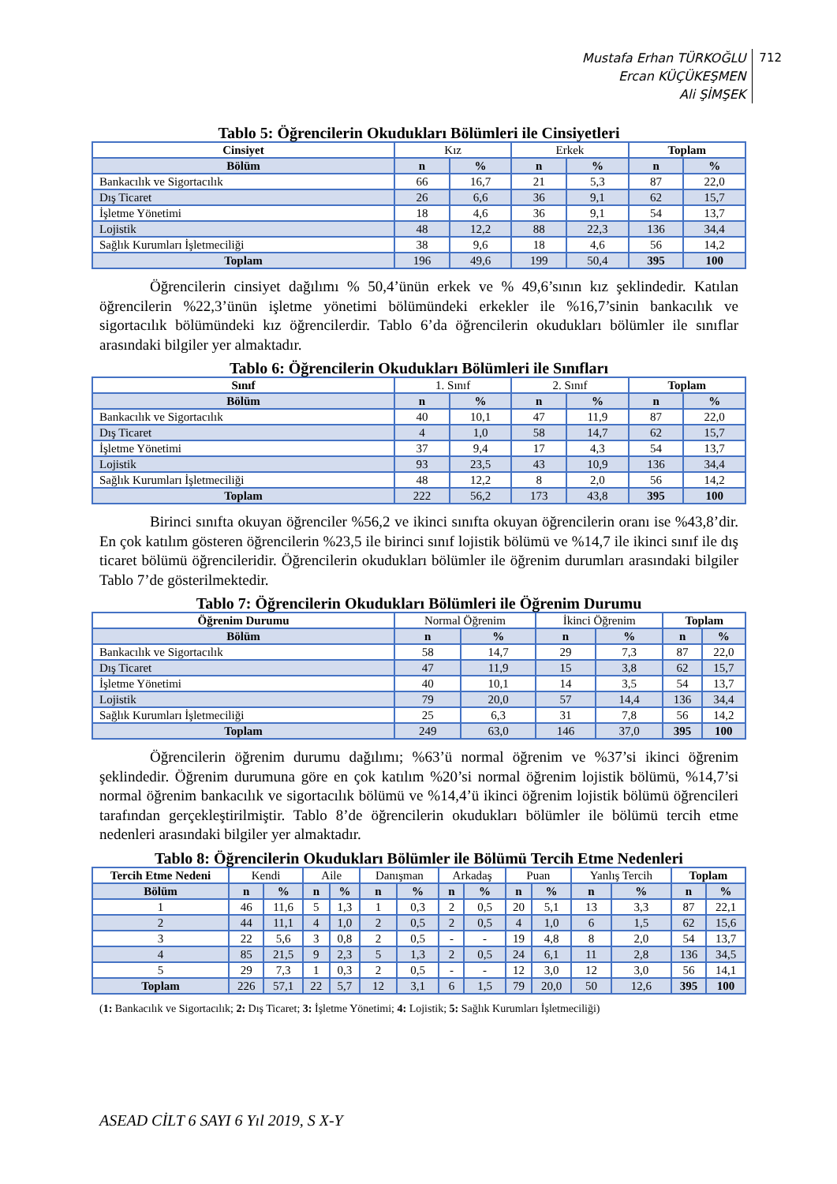Mustafa Erhan TÜRKOĞLU
Ercan KÜÇÜKEŞMEN
Ali ŞİMŞEK
712
Tablo 5: Öğrencilerin Okudukları Bölümleri ile Cinsiyetleri
| Cinsiyet | Kız | | Erkek | | Toplam | |
| Bölüm | n | % | n | % | n | % |
| Bankacılık ve Sigortacılık | 66 | 16,7 | 21 | 5,3 | 87 | 22,0 |
| Dış Ticaret | 26 | 6,6 | 36 | 9,1 | 62 | 15,7 |
| İşletme Yönetimi | 18 | 4,6 | 36 | 9,1 | 54 | 13,7 |
| Lojistik | 48 | 12,2 | 88 | 22,3 | 136 | 34,4 |
| Sağlık Kurumları İşletmeciliği | 38 | 9,6 | 18 | 4,6 | 56 | 14,2 |
| Toplam | 196 | 49,6 | 199 | 50,4 | 395 | 100 |
Öğrencilerin cinsiyet dağılımı % 50,4’ünün erkek ve % 49,6’sının kız şeklindedir. Katılan öğrencilerin %22,3’ünün işletme yönetimi bölümündeki erkekler ile %16,7’sinin bankacılık ve sigortacılık bölümündeki kız öğrencilerdir. Tablo 6’da öğrencilerin okudukları bölümler ile sınıflar arasındaki bilgiler yer almaktadır.
Tablo 6: Öğrencilerin Okudukları Bölümleri ile Sınıfları
| Sınıf | 1. Sınıf | | 2. Sınıf | | Toplam | |
| Bölüm | n | % | n | % | n | % |
| Bankacılık ve Sigortacılık | 40 | 10,1 | 47 | 11,9 | 87 | 22,0 |
| Dış Ticaret | 4 | 1,0 | 58 | 14,7 | 62 | 15,7 |
| İşletme Yönetimi | 37 | 9,4 | 17 | 4,3 | 54 | 13,7 |
| Lojistik | 93 | 23,5 | 43 | 10,9 | 136 | 34,4 |
| Sağlık Kurumları İşletmeciliği | 48 | 12,2 | 8 | 2,0 | 56 | 14,2 |
| Toplam | 222 | 56,2 | 173 | 43,8 | 395 | 100 |
Birinci sınıfta okuyan öğrenciler %56,2 ve ikinci sınıfta okuyan öğrencilerin oranı ise %43,8’dir. En çok katılım gösteren öğrencilerin %23,5 ile birinci sınıf lojistik bölümü ve %14,7 ile ikinci sınıf ile dış ticaret bölümü öğrencileridir. Öğrencilerin okudukları bölümler ile öğrenim durumları arasındaki bilgiler Tablo 7’de gösterilmektedir.
Tablo 7: Öğrencilerin Okudukları Bölümleri ile Öğrenim Durumu
| Öğrenim Durumu | Normal Öğrenim | | İkinci Öğrenim | | Toplam | |
| Bölüm | n | % | n | % | n | % |
| Bankacılık ve Sigortacılık | 58 | 14,7 | 29 | 7,3 | 87 | 22,0 |
| Dış Ticaret | 47 | 11,9 | 15 | 3,8 | 62 | 15,7 |
| İşletme Yönetimi | 40 | 10,1 | 14 | 3,5 | 54 | 13,7 |
| Lojistik | 79 | 20,0 | 57 | 14,4 | 136 | 34,4 |
| Sağlık Kurumları İşletmeciliği | 25 | 6,3 | 31 | 7,8 | 56 | 14,2 |
| Toplam | 249 | 63,0 | 146 | 37,0 | 395 | 100 |
Öğrencilerin öğrenim durumu dağılımı; %63’ü normal öğrenim ve %37’si ikinci öğrenim şeklindedir. Öğrenim durumuna göre en çok katılım %20’si normal öğrenim lojistik bölümü, %14,7’si normal öğrenim bankacılık ve sigortacılık bölümü ve %14,4’ü ikinci öğrenim lojistik bölümü öğrencileri tarafından gerçekleştirilmiştir. Tablo 8’de öğrencilerin okudukları bölümler ile bölümü tercih etme nedenleri arasındaki bilgiler yer almaktadır.
Tablo 8: Öğrencilerin Okudukları Bölümler ile Bölümü Tercih Etme Nedenleri
| Tercih Etme Nedeni | Kendi | | Aile | | Danışman | | Arkadaş | | Puan | | Yanlış Tercih | | Toplam | |
| Bölüm | n | % | n | % | n | % | n | % | n | % | n | % | n | % |
| 1 | 46 | 11,6 | 5 | 1,3 | 1 | 0,3 | 2 | 0,5 | 20 | 5,1 | 13 | 3,3 | 87 | 22,1 |
| 2 | 44 | 11,1 | 4 | 1,0 | 2 | 0,5 | 2 | 0,5 | 4 | 1,0 | 6 | 1,5 | 62 | 15,6 |
| 3 | 22 | 5,6 | 3 | 0,8 | 2 | 0,5 | - | - | 19 | 4,8 | 8 | 2,0 | 54 | 13,7 |
| 4 | 85 | 21,5 | 9 | 2,3 | 5 | 1,3 | 2 | 0,5 | 24 | 6,1 | 11 | 2,8 | 136 | 34,5 |
| 5 | 29 | 7,3 | 1 | 0,3 | 2 | 0,5 | - | - | 12 | 3,0 | 12 | 3,0 | 56 | 14,1 |
| Toplam | 226 | 57,1 | 22 | 5,7 | 12 | 3,1 | 6 | 1,5 | 79 | 20,0 | 50 | 12,6 | 395 | 100 |
(1: Bankacılık ve Sigortacılık; 2: Dış Ticaret; 3: İşletme Yönetimi; 4: Lojistik; 5: Sağlık Kurumları İşletmeciliği)
ASEAD CİLT 6 SAYI 6 Yıl 2019, S X-Y